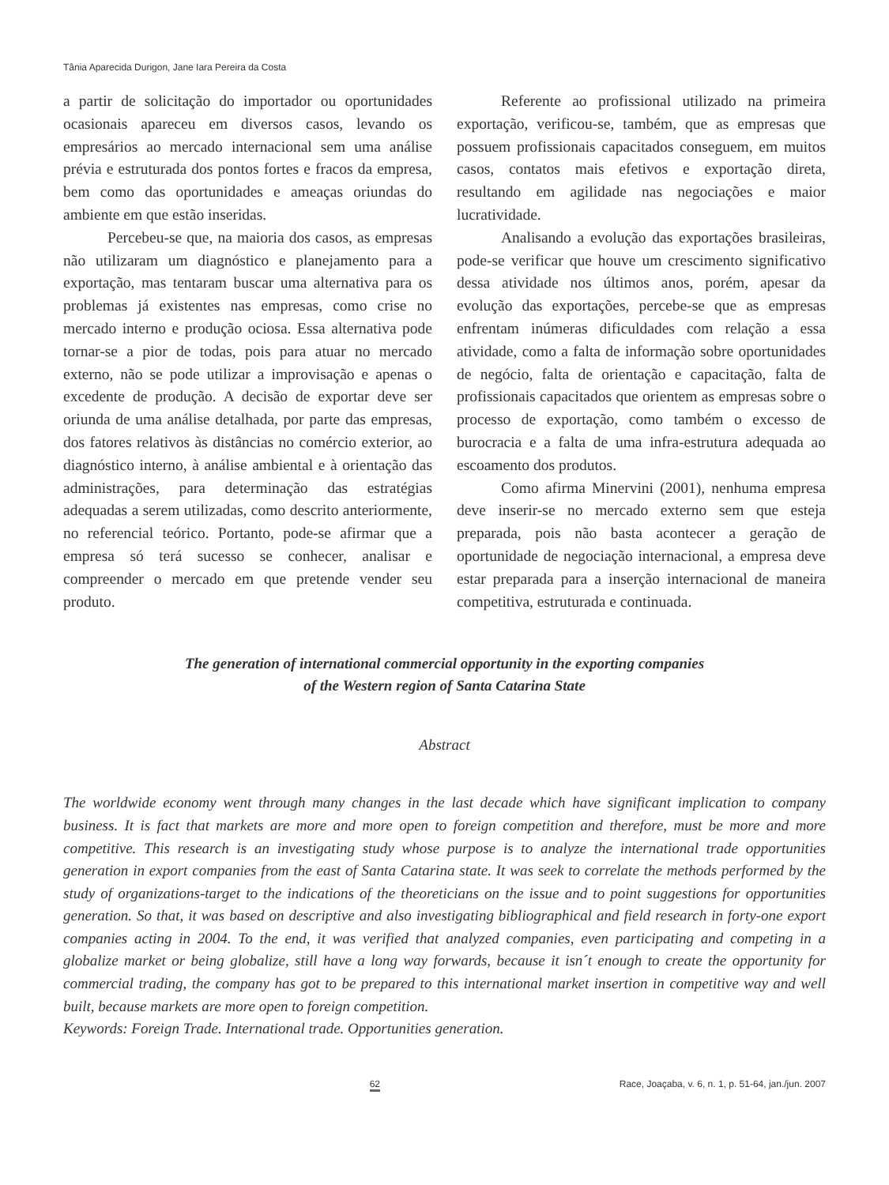Tânia Aparecida Durigon, Jane Iara Pereira da Costa
a partir de solicitação do importador ou oportunidades ocasionais apareceu em diversos casos, levando os empresários ao mercado internacional sem uma análise prévia e estruturada dos pontos fortes e fracos da empresa, bem como das oportunidades e ameaças oriundas do ambiente em que estão inseridas.
Percebeu-se que, na maioria dos casos, as empresas não utilizaram um diagnóstico e planejamento para a exportação, mas tentaram buscar uma alternativa para os problemas já existentes nas empresas, como crise no mercado interno e produção ociosa. Essa alternativa pode tornar-se a pior de todas, pois para atuar no mercado externo, não se pode utilizar a improvisação e apenas o excedente de produção. A decisão de exportar deve ser oriunda de uma análise detalhada, por parte das empresas, dos fatores relativos às distâncias no comércio exterior, ao diagnóstico interno, à análise ambiental e à orientação das administrações, para determinação das estratégias adequadas a serem utilizadas, como descrito anteriormente, no referencial teórico. Portanto, pode-se afirmar que a empresa só terá sucesso se conhecer, analisar e compreender o mercado em que pretende vender seu produto.
Referente ao profissional utilizado na primeira exportação, verificou-se, também, que as empresas que possuem profissionais capacitados conseguem, em muitos casos, contatos mais efetivos e exportação direta, resultando em agilidade nas negociações e maior lucratividade.
Analisando a evolução das exportações brasileiras, pode-se verificar que houve um crescimento significativo dessa atividade nos últimos anos, porém, apesar da evolução das exportações, percebe-se que as empresas enfrentam inúmeras dificuldades com relação a essa atividade, como a falta de informação sobre oportunidades de negócio, falta de orientação e capacitação, falta de profissionais capacitados que orientem as empresas sobre o processo de exportação, como também o excesso de burocracia e a falta de uma infra-estrutura adequada ao escoamento dos produtos.
Como afirma Minervini (2001), nenhuma empresa deve inserir-se no mercado externo sem que esteja preparada, pois não basta acontecer a geração de oportunidade de negociação internacional, a empresa deve estar preparada para a inserção internacional de maneira competitiva, estruturada e continuada.
The generation of international commercial opportunity in the exporting companies
of the Western region of Santa Catarina State
Abstract
The worldwide economy went through many changes in the last decade which have significant implication to company business. It is fact that markets are more and more open to foreign competition and therefore, must be more and more competitive. This research is an investigating study whose purpose is to analyze the international trade opportunities generation in export companies from the east of Santa Catarina state. It was seek to correlate the methods performed by the study of organizations-target to the indications of the theoreticians on the issue and to point suggestions for opportunities generation. So that, it was based on descriptive and also investigating bibliographical and field research in forty-one export companies acting in 2004. To the end, it was verified that analyzed companies, even participating and competing in a globalize market or being globalize, still have a long way forwards, because it isn´t enough to create the opportunity for commercial trading, the company has got to be prepared to this international market insertion in competitive way and well built, because markets are more open to foreign competition.
Keywords: Foreign Trade. International trade. Opportunities generation.
62 Race, Joaçaba, v. 6, n. 1, p. 51-64, jan./jun. 2007